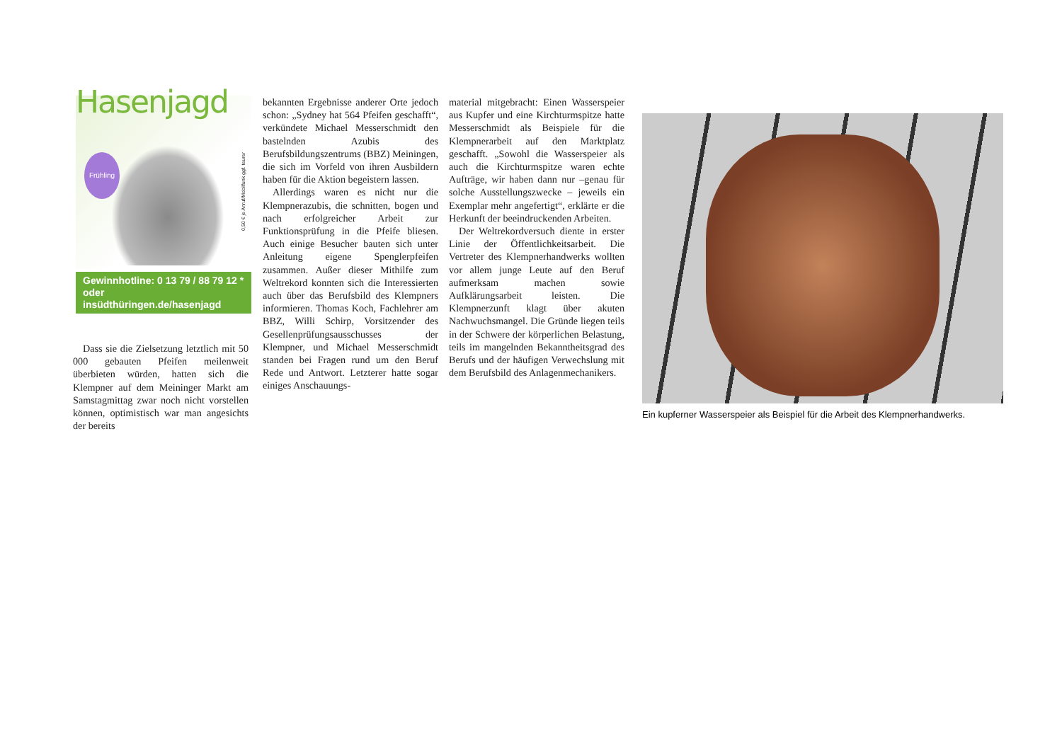Hasenjagd
Frühling
0,50 € je Anruf/Mobilfunk ggf. teurer
Gewinnhotline: 0 13 79 / 88 79 12 *
oder insüdthüringen.de/hasenjagd
Dass sie die Zielsetzung letztlich mit 50 000 gebauten Pfeifen meilenweit überbieten würden, hatten sich die Klempner auf dem Meininger Markt am Samstagmittag zwar noch nicht vorstellen können, optimistisch war man angesichts der bereits
bekannten Ergebnisse anderer Orte jedoch schon: „Sydney hat 564 Pfeifen geschafft“, verkündete Michael Messerschmidt den bastelnden Azubis des Berufsbildungszentrums (BBZ) Meiningen, die sich im Vorfeld von ihren Ausbildern haben für die Aktion begeistern lassen.
Allerdings waren es nicht nur die Klempnerazubis, die schnitten, bogen und nach erfolgreicher Arbeit zur Funktionsprüfung in die Pfeife bliesen. Auch einige Besucher bauten sich unter Anleitung eigene Spenglerpfeifen zusammen. Außer dieser Mithilfe zum Weltrekord konnten sich die Interessierten auch über das Berufsbild des Klempners informieren. Thomas Koch, Fachlehrer am BBZ, Willi Schirp, Vorsitzender des Gesellenprüfungsausschusses der Klempner, und Michael Messerschmidt standen bei Fragen rund um den Beruf Rede und Antwort. Letzterer hatte sogar einiges Anschauungs-
material mitgebracht: Einen Wasserspeier aus Kupfer und eine Kirchturmspitze hatte Messerschmidt als Beispiele für die Klempnerarbeit auf den Marktplatz geschafft. „Sowohl die Wasserspeier als auch die Kirchturmspitze waren echte Aufträge, wir haben dann nur –genau für solche Ausstellungszwecke – jeweils ein Exemplar mehr angefertigt“, erklärte er die Herkunft der beeindruckenden Arbeiten.
Der Weltrekordversuch diente in erster Linie der Öffentlichkeitsarbeit. Die Vertreter des Klempnerhandwerks wollten vor allem junge Leute auf den Beruf aufmerksam machen sowie Aufklärungsarbeit leisten. Die Klempnerzunft klagt über akuten Nachwuchsmangel. Die Gründe liegen teils in der Schwere der körperlichen Belastung, teils im mangelnden Bekanntheitsgrad des Berufs und der häufigen Verwechslung mit dem Berufsbild des Anlagenmechanikers.
Ein kupferner Wasserspeier als Beispiel für die Arbeit des Klempnerhandwerks.